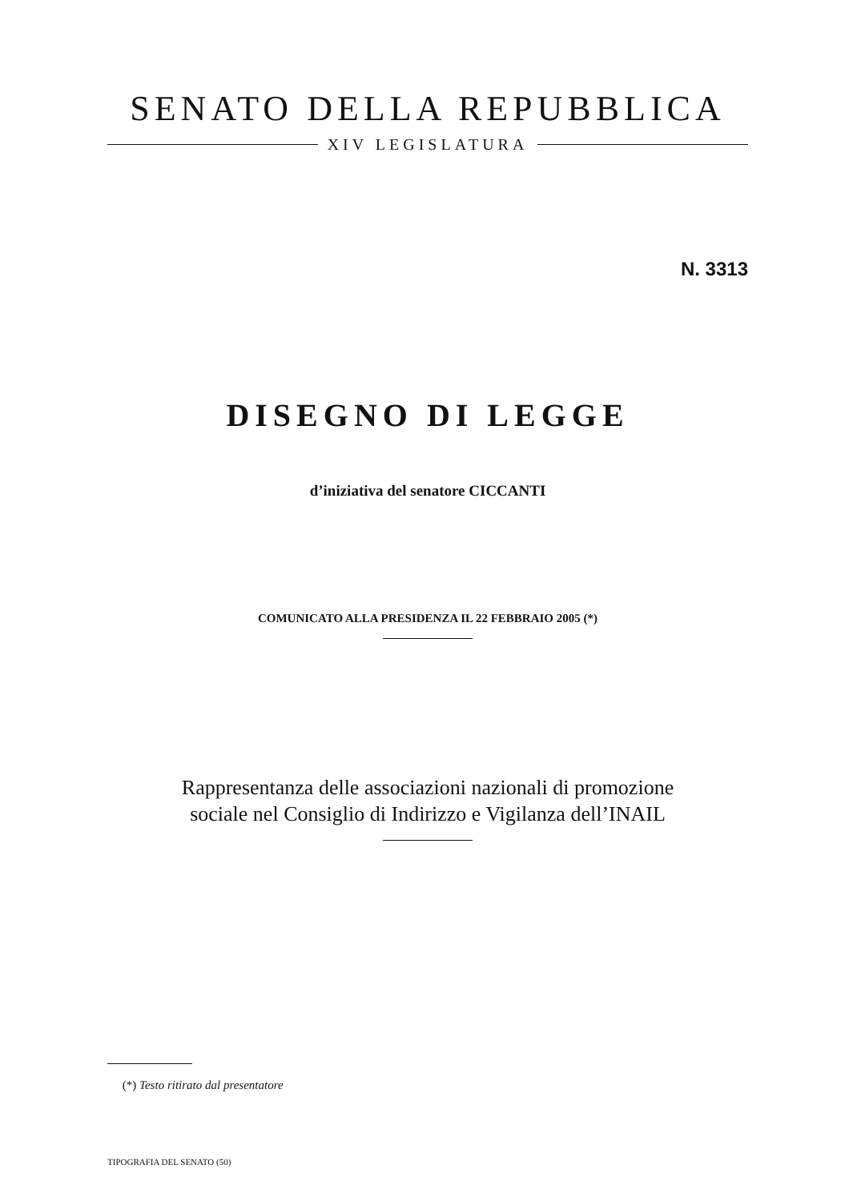SENATO DELLA REPUBBLICA
XIV LEGISLATURA
N. 3313
DISEGNO DI LEGGE
d’iniziativa del senatore CICCANTI
COMUNICATO ALLA PRESIDENZA IL 22 FEBBRAIO 2005 (*)
Rappresentanza delle associazioni nazionali di promozione
sociale nel Consiglio di Indirizzo e Vigilanza dell’INAIL
(*) Testo ritirato dal presentatore
TIPOGRAFIA DEL SENATO (50)